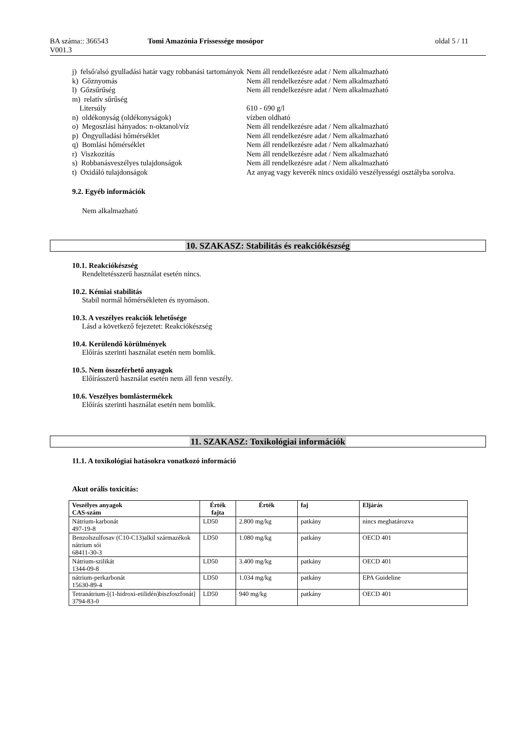BA száma:: 366543
V001.3
Tomi Amazónia Frissessége mosópor oldal 5 / 11
| j) felső/alsó gyulladási határ vagy robbanási tartományok | Nem áll rendelkezésre adat / Nem alkalmazható |
| k) Gőznyomás | Nem áll rendelkezésre adat / Nem alkalmazható |
| l) Gőzsűrűség | Nem áll rendelkezésre adat / Nem alkalmazható |
| m) relatív sűrűség | |
| Litersúly | 610 - 690 g/l |
| n) oldékonyság (oldékonyságok) | vízben oldható |
| o) Megoszlási hányados: n-oktanol/víz | Nem áll rendelkezésre adat / Nem alkalmazható |
| p) Öngyulladási hőmérséklet | Nem áll rendelkezésre adat / Nem alkalmazható |
| q) Bomlási hőmérséklet | Nem áll rendelkezésre adat / Nem alkalmazható |
| r) Viszkozitás | Nem áll rendelkezésre adat / Nem alkalmazható |
| s) Robbanásveszélyes tulajdonságok | Nem áll rendelkezésre adat / Nem alkalmazható |
| t) Oxidáló tulajdonságok | Az anyag vagy keverék nincs oxidáló veszélyességi osztályba sorolva. |
9.2. Egyéb információk
Nem alkalmazható
10. SZAKASZ: Stabilitás és reakciókészség
10.1. Reakciókészség
Rendeltetésszerű használat esetén nincs.
10.2. Kémiai stabilitás
Stabil normál hőmérsékleten és nyomáson.
10.3. A veszélyes reakciók lehetősége
Lásd a következő fejezetet: Reakciókészség
10.4. Kerülendő körülmények
Előírás szerinti használat esetén nem bomlik.
10.5. Nem összeférhető anyagok
Előírásszerű használat esetén nem áll fenn veszély.
10.6. Veszélyes bomlástermékek
Előírás szerinti használat esetén nem bomlik.
11. SZAKASZ: Toxikológiai információk
11.1. A toxikológiai hatásokra vonatkozó információ
Akut orális toxicitás:
| Veszélyes anyagok CAS-szám | Érték fajta | Érték | faj | Eljárás |
| --- | --- | --- | --- | --- |
| Nátrium-karbonát 497-19-8 | LD50 | 2.800 mg/kg | patkány | nincs meghatározva |
| Benzolszulfosav (C10-C13)alkil származékok nátrium sói 68411-30-3 | LD50 | 1.080 mg/kg | patkány | OECD 401 |
| Nátrium-szilikát 1344-09-8 | LD50 | 3.400 mg/kg | patkány | OECD 401 |
| nátrium-perkarbonát 15630-89-4 | LD50 | 1.034 mg/kg | patkány | EPA Guideline |
| Tetranátrium-[(1-hidroxi-etilidén)biszfoszfonát] 3794-83-0 | LD50 | 940 mg/kg | patkány | OECD 401 |